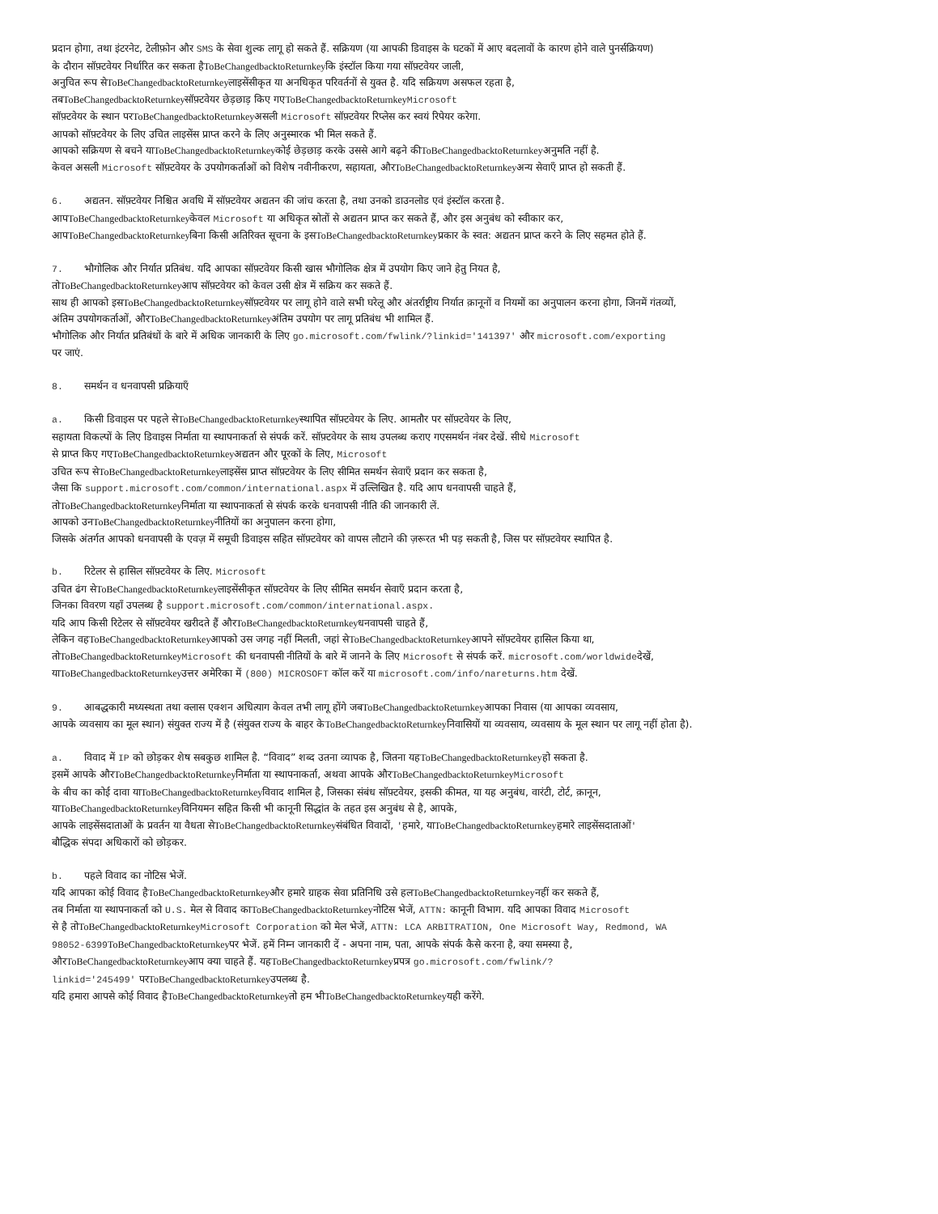प्रदान होगा, तथा इंटरनेट, टेलीफ़ोन और SMS के सेवा शुल्क लागू हो सकते हैं. सक्रियण (या आपकी डिवाइस के घटकों में आए बदलावों के कारण होने वाले पुनर्सक्रियण)
के दौरान सॉफ़्टवेयर निर्धारित कर सकता हैToBeChangedbacktoReturnkeyकि इंस्टॉल किया गया सॉफ़्टवेयर जाली,
अनुचित रूप सेToBeChangedbacktoReturnkeyलाइसेंसीकृत या अनधिकृत परिवर्तनों से युक्त है. यदि सक्रियण असफल रहता है,
तबToBeChangedbacktoReturnkeyसॉफ़्टवेयर छेड़छाड़ किए गएToBeChangedbacktoReturnkey Microsoft
सॉफ़्टवेयर के स्थान परToBeChangedbacktoReturnkeyअसली Microsoft सॉफ़्टवेयर रिप्लेस कर स्वयं रिपेयर करेगा.
आपको सॉफ़्टवेयर के लिए उचित लाइसेंस प्राप्त करने के लिए अनुस्मारक भी मिल सकते हैं.
आपको सक्रियण से बचने याToBeChangedbacktoReturnkeyकोई छेड़छाड़ करके उससे आगे बढ़ने कीToBeChangedbacktoReturnkeyअनुमति नहीं है.
केवल असली Microsoft सॉफ़्टवेयर के उपयोगकर्ताओं को विशेष नवीनीकरण, सहायता, औरToBeChangedbacktoReturnkeyअन्य सेवाएँ प्राप्त हो सकती हैं.
6. अद्यतन. सॉफ़्टवेयर निश्चित अवधि में सॉफ़्टवेयर अद्यतन की जांच करता है, तथा उनको डाउनलोड एवं इंस्टॉल करता है.
आपToBeChangedbacktoReturnkeyकेवल Microsoft या अधिकृत स्रोतों से अद्यतन प्राप्त कर सकते हैं, और इस अनुबंध को स्वीकार कर,
आपToBeChangedbacktoReturnkeyबिना किसी अतिरिक्त सूचना के इसToBeChangedbacktoReturnkeyप्रकार के स्वत: अद्यतन प्राप्त करने के लिए सहमत होते हैं.
7. भौगोलिक और निर्यात प्रतिबंध. यदि आपका सॉफ़्टवेयर किसी खास भौगोलिक क्षेत्र में उपयोग किए जाने हेतु नियत है,
तोToBeChangedbacktoReturnkeyआप सॉफ़्टवेयर को केवल उसी क्षेत्र में सक्रिय कर सकते हैं.
साथ ही आपको इसToBeChangedbacktoReturnkeyसॉफ़्टवेयर पर लागू होने वाले सभी घरेलू और अंतर्राष्ट्रीय निर्यात क़ानूनों व नियमों का अनुपालन करना होगा, जिनमें गंतव्यों,
अंतिम उपयोगकर्ताओं, औरToBeChangedbacktoReturnkeyअंतिम उपयोग पर लागू प्रतिबंध भी शामिल हैं.
भौगोलिक और निर्यात प्रतिबंधों के बारे में अधिक जानकारी के लिए go.microsoft.com/fwlink/?linkid='141397' और microsoft.com/exporting
पर जाएं.
8. समर्थन व धनवापसी प्रक्रियाएँ
a. किसी डिवाइस पर पहले सेToBeChangedbacktoReturnkeyस्थापित सॉफ़्टवेयर के लिए. आमतौर पर सॉफ़्टवेयर के लिए,
सहायता विकल्पों के लिए डिवाइस निर्माता या स्थापनाकर्ता से संपर्क करें. सॉफ़्टवेयर के साथ उपलब्ध कराए गएसमर्थन नंबर देखें. सीधे Microsoft
से प्राप्त किए गएToBeChangedbacktoReturnkeyअद्यतन और पूरकों के लिए, Microsoft
उचित रूप सेToBeChangedbacktoReturnkeyलाइसेंस प्राप्त सॉफ़्टवेयर के लिए सीमित समर्थन सेवाएँ प्रदान कर सकता है,
जैसा कि support.microsoft.com/common/international.aspx में उल्लिखित है. यदि आप धनवापसी चाहते हैं,
तोToBeChangedbacktoReturnkeyनिर्माता या स्थापनाकर्ता से संपर्क करके धनवापसी नीति की जानकारी लें.
आपको उनToBeChangedbacktoReturnkeyनीतियों का अनुपालन करना होगा,
जिसके अंतर्गत आपको धनवापसी के एवज़ में समूची डिवाइस सहित सॉफ़्टवेयर को वापस लौटाने की ज़रूरत भी पड़ सकती है, जिस पर सॉफ़्टवेयर स्थापित है.
b. रिटेलर से हासिल सॉफ़्टवेयर के लिए. Microsoft
उचित ढंग सेToBeChangedbacktoReturnkeyलाइसेंसीकृत सॉफ़्टवेयर के लिए सीमित समर्थन सेवाएँ प्रदान करता है,
जिनका विवरण यहाँ उपलब्ध है support.microsoft.com/common/international.aspx.
यदि आप किसी रिटेलर से सॉफ़्टवेयर खरीदते हैं औरToBeChangedbacktoReturnkeyधनवापसी चाहते हैं,
लेकिन वहToBeChangedbacktoReturnkeyआपको उस जगह नहीं मिलती, जहां सेToBeChangedbacktoReturnkeyआपने सॉफ़्टवेयर हासिल किया था,
तोToBeChangedbacktoReturnkey Microsoft की धनवापसी नीतियों के बारे में जानने के लिए Microsoft से संपर्क करें. microsoft.com/worldwideदेखें,
याToBeChangedbacktoReturnkeyउत्तर अमेरिका में (800) MICROSOFT कॉल करें या microsoft.com/info/nareturns.htm देखें.
9. आबद्धकारी मध्यस्थता तथा क्लास एक्शन अधित्याग केवल तभी लागू होंगे जबToBeChangedbacktoReturnkeyआपका निवास (या आपका व्यवसाय,
आपके व्यवसाय का मूल स्थान) संयुक्त राज्य में है (संयुक्त राज्य के बाहर केToBeChangedbacktoReturnkeyनिवासियों या व्यवसाय, व्यवसाय के मूल स्थान पर लागू नहीं होता है).
a. विवाद में IP को छोड़कर शेष सबकुछ शामिल है. “विवाद” शब्द उतना व्यापक है, जितना यहToBeChangedbacktoReturnkeyहो सकता है.
इसमें आपके औरToBeChangedbacktoReturnkeyनिर्माता या स्थापनाकर्ता, अथवा आपके औरToBeChangedbacktoReturnkey Microsoft
के बीच का कोई दावा याToBeChangedbacktoReturnkeyविवाद शामिल है, जिसका संबंध सॉफ़्टवेयर, इसकी कीमत, या यह अनुबंध, वारंटी, टोर्ट, क़ानून,
याToBeChangedbacktoReturnkeyविनियमन सहित किसी भी कानूनी सिद्धांत के तहत इस अनुबंध से है, आपके,
आपके लाइसेंसदाताओं के प्रवर्तन या वैधता सेToBeChangedbacktoReturnkeyसंबंधित विवादों, 'हमारे, याToBeChangedbacktoReturnkeyहमारे लाइसेंसदाताओं'
बौद्धिक संपदा अधिकारों को छोड़कर.
b. पहले विवाद का नोटिस भेजें.
यदि आपका कोई विवाद हैToBeChangedbacktoReturnkeyऔर हमारे ग्राहक सेवा प्रतिनिधि उसे हलToBeChangedbacktoReturnkeyनहीं कर सकते हैं,
तब निर्माता या स्थापनाकर्ता को U.S. मेल से विवाद काToBeChangedbacktoReturnkeyनोटिस भेजें, ATTN: कानूनी विभाग. यदि आपका विवाद Microsoft
से है तोToBeChangedbacktoReturnkey Microsoft Corporation को मेल भेजें, ATTN: LCA ARBITRATION, One Microsoft Way, Redmond, WA
98052-6399 ToBeChangedbacktoReturnkeyपर भेजें. हमें निम्न जानकारी दें - अपना नाम, पता, आपके संपर्क कैसे करना है, क्या समस्या है,
औरToBeChangedbacktoReturnkeyआप क्या चाहते हैं. यहToBeChangedbacktoReturnkeyप्रपत्र go.microsoft.com/fwlink/?
linkid='245499' परToBeChangedbacktoReturnkeyउपलब्ध है.
यदि हमारा आपसे कोई विवाद हैToBeChangedbacktoReturnkeyतो हम भीToBeChangedbacktoReturnkeyयही करेंगे.